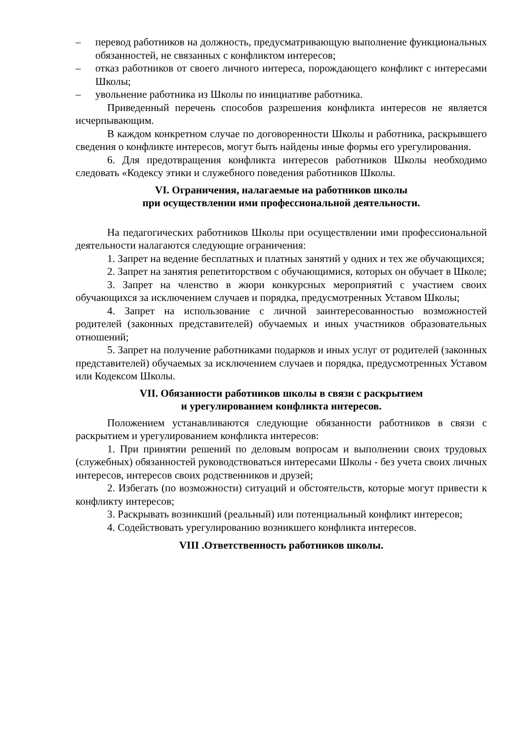– перевод работников на должность, предусматривающую выполнение функциональных обязанностей, не связанных с конфликтом интересов;
– отказ работников от своего личного интереса, порождающего конфликт с интересами Школы;
– увольнение работника из Школы по инициативе работника.
Приведенный перечень способов разрешения конфликта интересов не является исчерпывающим.
В каждом конкретном случае по договоренности Школы и работника, раскрывшего сведения о конфликте интересов, могут быть найдены иные формы его урегулирования.
6. Для предотвращения конфликта интересов работников Школы необходимо следовать «Кодексу этики и служебного поведения работников Школы.
VI. Ограничения, налагаемые на работников школы
при осуществлении ими профессиональной деятельности.
На педагогических работников Школы при осуществлении ими профессиональной деятельности налагаются следующие ограничения:
1. Запрет на ведение бесплатных и платных занятий у одних и тех же обучающихся;
2. Запрет на занятия репетиторством с обучающимися, которых он обучает в Школе;
3. Запрет на членство в жюри конкурсных мероприятий с участием своих обучающихся за исключением случаев и порядка, предусмотренных Уставом Школы;
4. Запрет на использование с личной заинтересованностью возможностей родителей (законных представителей) обучаемых и иных участников образовательных отношений;
5. Запрет на получение работниками подарков и иных услуг от родителей (законных представителей) обучаемых за исключением случаев и порядка, предусмотренных Уставом или Кодексом Школы.
VII. Обязанности работников школы в связи с раскрытием
и урегулированием конфликта интересов.
Положением устанавливаются следующие обязанности работников в связи с раскрытием и урегулированием конфликта интересов:
1. При принятии решений по деловым вопросам и выполнении своих трудовых (служебных) обязанностей руководствоваться интересами Школы - без учета своих личных интересов, интересов своих родственников и друзей;
2. Избегать (по возможности) ситуаций и обстоятельств, которые могут привести к конфликту интересов;
3. Раскрывать возникший (реальный) или потенциальный конфликт интересов;
4. Содействовать урегулированию возникшего конфликта интересов.
VIII .Ответственность работников школы.